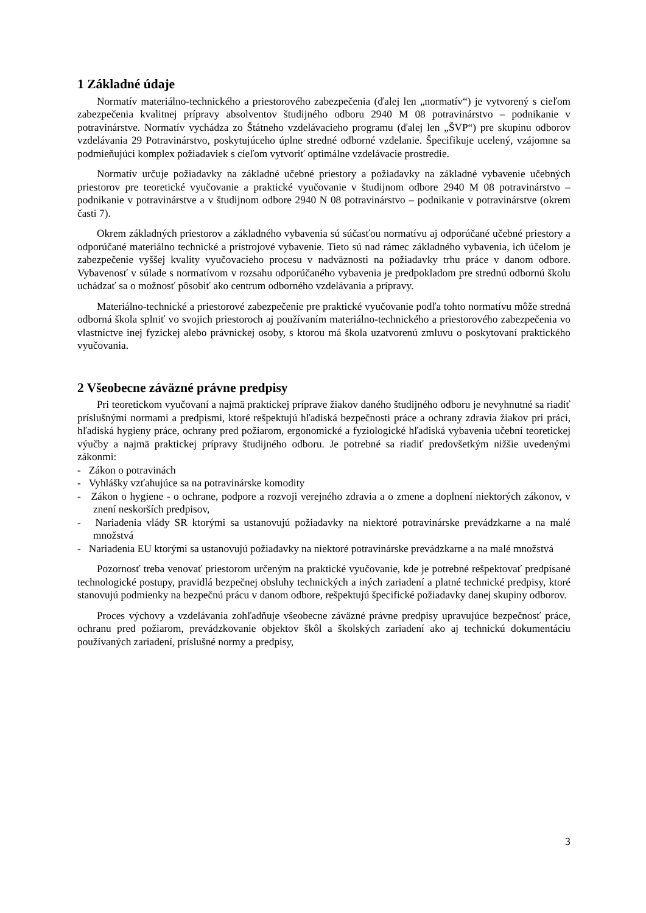1 Základné údaje
Normatív materiálno-technického a priestorového zabezpečenia (ďalej len „normatív“) je vytvorený s cieľom zabezpečenia kvalitnej prípravy absolventov študijného odboru 2940 M 08 potravinárstvo – podnikanie v potravinárstve. Normatív vychádza zo Štátneho vzdelávacieho programu (ďalej len „ŠVP“) pre skupinu odborov vzdelávania 29 Potravinárstvo, poskytujúceho úplne stredné odborné vzdelanie. Špecifikuje ucelený, vzájomne sa podmieňujúci komplex požiadaviek s cieľom vytvoriť optimálne vzdelávacie prostredie.
Normatív určuje požiadavky na základné učebné priestory a požiadavky na základné vybavenie učebných priestorov pre teoretické vyučovanie a praktické vyučovanie v študijnom odbore 2940 M 08 potravinárstvo – podnikanie v potravinárstve a v študijnom odbore 2940 N 08 potravinárstvo – podnikanie v potravinárstve (okrem časti 7).
Okrem základných priestorov a základného vybavenia sú súčasťou normatívu aj odporúčané učebné priestory a odporúčané materiálno technické a prístrojové vybavenie. Tieto sú nad rámec základného vybavenia, ich účelom je zabezpečenie vyššej kvality vyučovacieho procesu v nadväznosti na požiadavky trhu práce v danom odbore. Vybavenosť v súlade s normatívom v rozsahu odporúčaného vybavenia je predpokladom pre strednú odbornú školu uchádzať sa o možnosť pôsobiť ako centrum odborného vzdelávania a prípravy.
Materiálno-technické a priestorové zabezpečenie pre praktické vyučovanie podľa tohto normatívu môže stredná odborná škola splniť vo svojich priestoroch aj používaním materiálno-technického a priestorového zabezpečenia vo vlastníctve inej fyzickej alebo právnickej osoby, s ktorou má škola uzatvorenú zmluvu o poskytovaní praktického vyučovania.
2 Všeobecne záväzné právne predpisy
Pri teoretickom vyučovaní a najmä praktickej príprave žiakov daného študijného odboru je nevyhnutné sa riadiť príslušnými normami a predpismi, ktoré rešpektujú hľadiská bezpečnosti práce a ochrany zdravia žiakov pri práci, hľadiská hygieny práce, ochrany pred požiarom, ergonomické a fyziologické hľadiská vybavenia učební teoretickej výučby a najmä praktickej prípravy študijného odboru. Je potrebné sa riadiť predovšetkým nižšie uvedenými zákonmi:
- Zákon o potravinách
- Vyhlášky vzťahujúce sa na potravinárske komodity
- Zákon o hygiene - o ochrane, podpore a rozvoji verejného zdravia a o zmene a doplnení niektorých zákonov, v znení neskorších predpisov,
- Nariadenia vlády SR ktorými sa ustanovujú požiadavky na niektoré potravinárske prevádzkarne a na malé množstvá
- Nariadenia EU ktorými sa ustanovujú požiadavky na niektoré potravinárske prevádzkarne a na malé množstvá
Pozornosť treba venovať priestorom určeným na praktické vyučovanie, kde je potrebné rešpektovať predpísané technologické postupy, pravidlá bezpečnej obsluhy technických a iných zariadení a platné technické predpisy, ktoré stanovujú podmienky na bezpečnú prácu v danom odbore, rešpektujú špecifické požiadavky danej skupiny odborov.
Proces výchovy a vzdelávania zohľadňuje všeobecne záväzné právne predpisy upravujúce bezpečnosť práce, ochranu pred požiarom, prevádzkovanie objektov škôl a školských zariadení ako aj technickú dokumentáciu používaných zariadení, príslušné normy a predpisy,
3